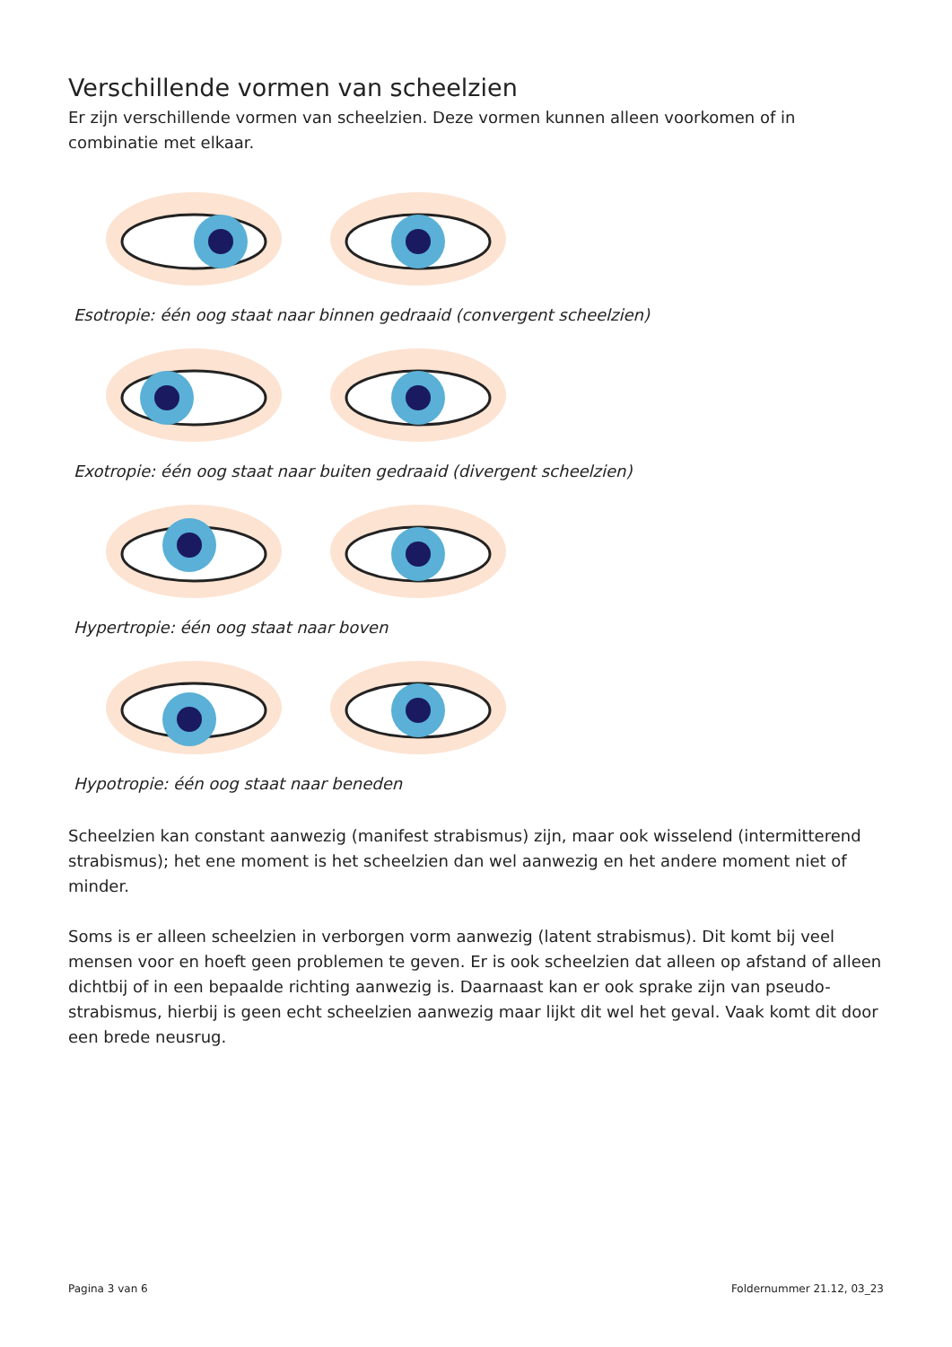Verschillende vormen van scheelzien
Er zijn verschillende vormen van scheelzien. Deze vormen kunnen alleen voorkomen of in combinatie met elkaar.
Esotropie: één oog staat naar binnen gedraaid (convergent scheelzien)
Exotropie: één oog staat naar buiten gedraaid (divergent scheelzien)
Hypertropie: één oog staat naar boven
Hypotropie: één oog staat naar beneden
Scheelzien kan constant aanwezig (manifest strabismus) zijn, maar ook wisselend (intermitterend strabismus); het ene moment is het scheelzien dan wel aanwezig en het andere moment niet of minder.
Soms is er alleen scheelzien in verborgen vorm aanwezig (latent strabismus). Dit komt bij veel mensen voor en hoeft geen problemen te geven. Er is ook scheelzien dat alleen op afstand of alleen dichtbij of in een bepaalde richting aanwezig is. Daarnaast kan er ook sprake zijn van pseudo-strabismus, hierbij is geen echt scheelzien aanwezig maar lijkt dit wel het geval. Vaak komt dit door een brede neusrug.
Pagina 3 van 6 Foldernummer 21.12, 03_23